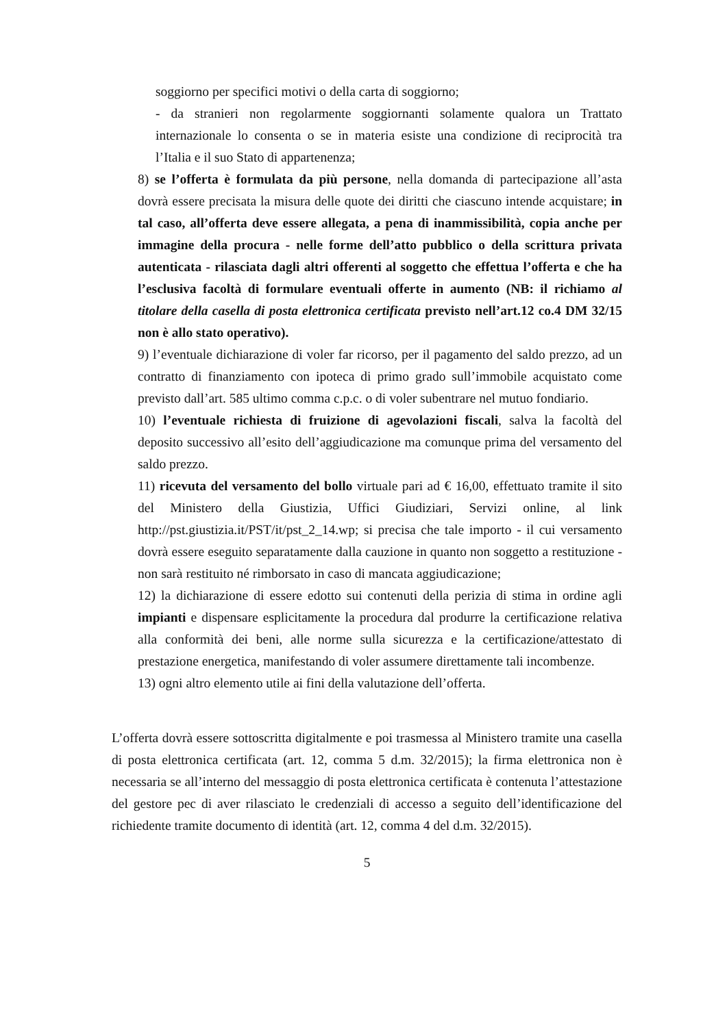soggiorno per specifici motivi o della carta di soggiorno;
- da stranieri non regolarmente soggiornanti solamente qualora un Trattato internazionale lo consenta o se in materia esiste una condizione di reciprocità tra l’Italia e il suo Stato di appartenenza;
8) se l’offerta è formulata da più persone, nella domanda di partecipazione all’asta dovrà essere precisata la misura delle quote dei diritti che ciascuno intende acquistare; in tal caso, all’offerta deve essere allegata, a pena di inammissibilità, copia anche per immagine della procura - nelle forme dell’atto pubblico o della scrittura privata autenticata - rilasciata dagli altri offerenti al soggetto che effettua l’offerta e che ha l’esclusiva facoltà di formulare eventuali offerte in aumento (NB: il richiamo al titolare della casella di posta elettronica certificata previsto nell’art.12 co.4 DM 32/15 non è allo stato operativo).
9) l’eventuale dichiarazione di voler far ricorso, per il pagamento del saldo prezzo, ad un contratto di finanziamento con ipoteca di primo grado sull’immobile acquistato come previsto dall’art. 585 ultimo comma c.p.c. o di voler subentrare nel mutuo fondiario.
10) l’eventuale richiesta di fruizione di agevolazioni fiscali, salva la facoltà del deposito successivo all’esito dell’aggiudicazione ma comunque prima del versamento del saldo prezzo.
11) ricevuta del versamento del bollo virtuale pari ad € 16,00, effettuato tramite il sito del Ministero della Giustizia, Uffici Giudiziari, Servizi online, al link http://pst.giustizia.it/PST/it/pst_2_14.wp; si precisa che tale importo - il cui versamento dovrà essere eseguito separatamente dalla cauzione in quanto non soggetto a restituzione - non sarà restituito né rimborsato in caso di mancata aggiudicazione;
12) la dichiarazione di essere edotto sui contenuti della perizia di stima in ordine agli impianti e dispensare esplicitamente la procedura dal produrre la certificazione relativa alla conformità dei beni, alle norme sulla sicurezza e la certificazione/attestato di prestazione energetica, manifestando di voler assumere direttamente tali incombenze.
13) ogni altro elemento utile ai fini della valutazione dell’offerta.
L’offerta dovrà essere sottoscritta digitalmente e poi trasmessa al Ministero tramite una casella di posta elettronica certificata (art. 12, comma 5 d.m. 32/2015); la firma elettronica non è necessaria se all’interno del messaggio di posta elettronica certificata è contenuta l’attestazione del gestore pec di aver rilasciato le credenziali di accesso a seguito dell’identificazione del richiedente tramite documento di identità (art. 12, comma 4 del d.m. 32/2015).
5